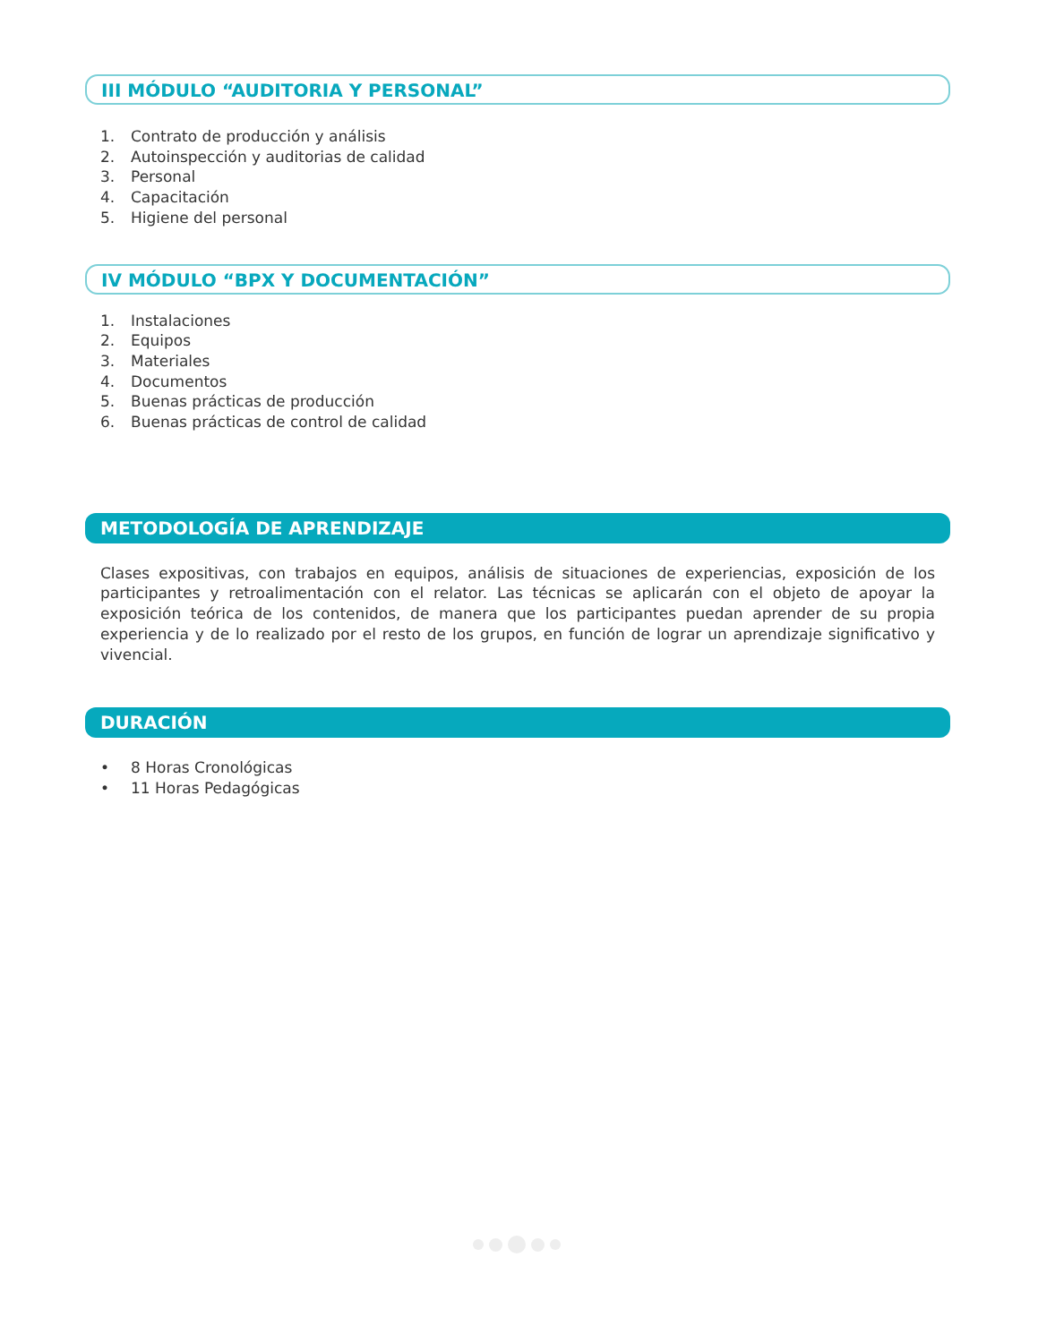III MÓDULO “AUDITORIA Y PERSONAL”
1. Contrato de producción y análisis
2. Autoinspección y auditorias de calidad
3. Personal
4. Capacitación
5. Higiene del personal
IV MÓDULO “BPX Y DOCUMENTACIÓN”
1. Instalaciones
2. Equipos
3. Materiales
4. Documentos
5. Buenas prácticas de producción
6. Buenas prácticas de control de calidad
METODOLOGÍA DE APRENDIZAJE
Clases expositivas, con trabajos en equipos, análisis de situaciones de experiencias, exposición de los participantes y retroalimentación con el relator. Las técnicas se aplicarán con el objeto de apoyar la exposición teórica de los contenidos, de manera que los participantes puedan aprender de su propia experiencia y de lo realizado por el resto de los grupos, en función de lograr un aprendizaje significativo y vivencial.
DURACIÓN
• 8 Horas Cronológicas
• 11 Horas Pedagógicas